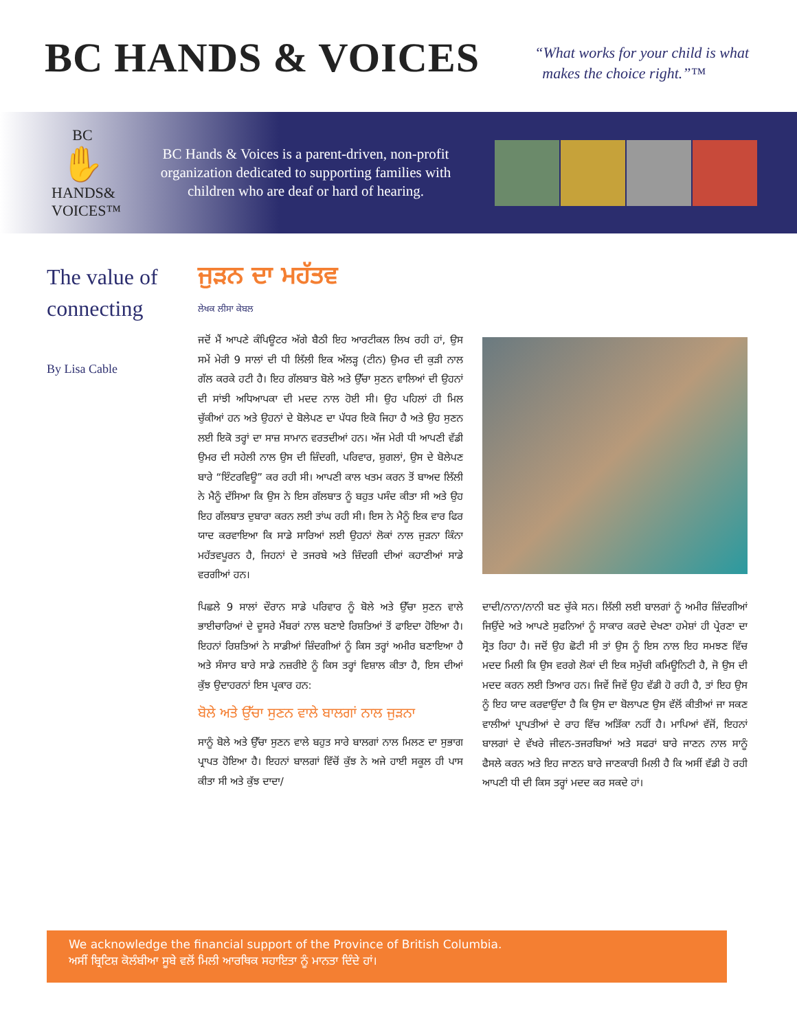BC HANDS & VOICES
“What works for your child is what
makes the choice right.”™
BC
✋
HANDS&
VOICES™
BC Hands & Voices is a parent-driven, non-profit organization dedicated to supporting families with children who are deaf or hard of hearing.
The value of connecting
By Lisa Cable
ਜੁੜਨ ਦਾ ਮਹੱਤਵ
ਲੇਖਕ ਲੀਸਾ ਕੇਬਲ
ਜਦੋਂ ਮੈਂ ਆਪਣੇ ਕੰਪਿਊਟਰ ਅੱਗੇ ਬੈਠੀ ਇਹ ਆਰਟੀਕਲ ਲਿਖ ਰਹੀ ਹਾਂ, ਉਸ ਸਮੇਂ ਮੇਰੀ 9 ਸਾਲਾਂ ਦੀ ਧੀ ਲਿੱਲੀ ਇਕ ਅੱਲੜ੍ਹ (ਟੀਨ) ਉਮਰ ਦੀ ਕੁੜੀ ਨਾਲ ਗੱਲ ਕਰਕੇ ਹਟੀ ਹੈ। ਇਹ ਗੱਲਬਾਤ ਬੋਲੇ ਅਤੇ ਉੱਚਾ ਸੁਣਨ ਵਾਲਿਆਂ ਦੀ ਉਹਨਾਂ ਦੀ ਸਾਂਝੀ ਅਧਿਆਪਕਾ ਦੀ ਮਦਦ ਨਾਲ ਹੋਈ ਸੀ। ਉਹ ਪਹਿਲਾਂ ਹੀ ਮਿਲ ਚੁੱਕੀਆਂ ਹਨ ਅਤੇ ਉਹਨਾਂ ਦੇ ਬੋਲੇਪਣ ਦਾ ਪੱਧਰ ਇਕੋ ਜਿਹਾ ਹੈ ਅਤੇ ਉਹ ਸੁਣਨ ਲਈ ਇਕੋ ਤਰ੍ਹਾਂ ਦਾ ਸਾਜ਼ ਸਾਮਾਨ ਵਰਤਦੀਆਂ ਹਨ। ਅੱਜ ਮੇਰੀ ਧੀ ਆਪਣੀ ਵੱਡੀ ਉਮਰ ਦੀ ਸਹੇਲੀ ਨਾਲ ਉਸ ਦੀ ਜ਼ਿੰਦਗੀ, ਪਰਿਵਾਰ, ਸ਼ੁਗਲਾਂ, ਉਸ ਦੇ ਬੋਲੇਪਣ ਬਾਰੇ “ਇੰਟਰਵਿਊ” ਕਰ ਰਹੀ ਸੀ। ਆਪਣੀ ਕਾਲ ਖਤਮ ਕਰਨ ਤੋਂ ਬਾਅਦ ਲਿੱਲੀ ਨੇ ਮੈਨੂੰ ਦੱਸਿਆ ਕਿ ਉਸ ਨੇ ਇਸ ਗੱਲਬਾਤ ਨੂੰ ਬਹੁਤ ਪਸੰਦ ਕੀਤਾ ਸੀ ਅਤੇ ਉਹ ਇਹ ਗੱਲਬਾਤ ਦੁਬਾਰਾ ਕਰਨ ਲਈ ਤਾਂਘ ਰਹੀ ਸੀ। ਇਸ ਨੇ ਮੈਨੂੰ ਇਕ ਵਾਰ ਫਿਰ ਯਾਦ ਕਰਵਾਇਆ ਕਿ ਸਾਡੇ ਸਾਰਿਆਂ ਲਈ ਉਹਨਾਂ ਲੋਕਾਂ ਨਾਲ ਜੁੜਨਾ ਕਿੰਨਾ ਮਹੱਤਵਪੂਰਨ ਹੈ, ਜਿਹਨਾਂ ਦੇ ਤਜਰਬੇ ਅਤੇ ਜ਼ਿੰਦਗੀ ਦੀਆਂ ਕਹਾਣੀਆਂ ਸਾਡੇ ਵਰਗੀਆਂ ਹਨ।
ਪਿਛਲੇ 9 ਸਾਲਾਂ ਦੌਰਾਨ ਸਾਡੇ ਪਰਿਵਾਰ ਨੂੰ ਬੋਲੇ ਅਤੇ ਉੱਚਾ ਸੁਣਨ ਵਾਲੇ ਭਾਈਚਾਰਿਆਂ ਦੇ ਦੂਸਰੇ ਮੈਂਬਰਾਂ ਨਾਲ ਬਣਾਏ ਰਿਸ਼ਤਿਆਂ ਤੋਂ ਫਾਇਦਾ ਹੋਇਆ ਹੈ। ਇਹਨਾਂ ਰਿਸ਼ਤਿਆਂ ਨੇ ਸਾਡੀਆਂ ਜ਼ਿੰਦਗੀਆਂ ਨੂੰ ਕਿਸ ਤਰ੍ਹਾਂ ਅਮੀਰ ਬਣਾਇਆ ਹੈ ਅਤੇ ਸੰਸਾਰ ਬਾਰੇ ਸਾਡੇ ਨਜ਼ਰੀਏ ਨੂੰ ਕਿਸ ਤਰ੍ਹਾਂ ਵਿਸ਼ਾਲ ਕੀਤਾ ਹੈ, ਇਸ ਦੀਆਂ ਕੁੱਝ ਉਦਾਹਰਨਾਂ ਇਸ ਪ੍ਰਕਾਰ ਹਨ:
ਬੋਲੇ ਅਤੇ ਉੱਚਾ ਸੁਣਨ ਵਾਲੇ ਬਾਲਗਾਂ ਨਾਲ ਜੁੜਨਾ
ਸਾਨੂੰ ਬੋਲੇ ਅਤੇ ਉੱਚਾ ਸੁਣਨ ਵਾਲੇ ਬਹੁਤ ਸਾਰੇ ਬਾਲਗਾਂ ਨਾਲ ਮਿਲਣ ਦਾ ਸੁਭਾਗ ਪ੍ਰਾਪਤ ਹੋਇਆ ਹੈ। ਇਹਨਾਂ ਬਾਲਗਾਂ ਵਿੱਚੋਂ ਕੁੱਝ ਨੇ ਅਜੇ ਹਾਈ ਸਕੂਲ ਹੀ ਪਾਸ ਕੀਤਾ ਸੀ ਅਤੇ ਕੁੱਝ ਦਾਦਾ/
ਦਾਦੀ/ਨਾਨਾ/ਨਾਨੀ ਬਣ ਚੁੱਕੇ ਸਨ। ਲਿੱਲੀ ਲਈ ਬਾਲਗਾਂ ਨੂੰ ਅਮੀਰ ਜ਼ਿੰਦਗੀਆਂ ਜਿਉਂਦੇ ਅਤੇ ਆਪਣੇ ਸੁਫਨਿਆਂ ਨੂੰ ਸਾਕਾਰ ਕਰਦੇ ਦੇਖਣਾ ਹਮੇਸ਼ਾਂ ਹੀ ਪ੍ਰੇਰਣਾ ਦਾ ਸ੍ਰੋਤ ਰਿਹਾ ਹੈ। ਜਦੋਂ ਉਹ ਛੋਟੀ ਸੀ ਤਾਂ ਉਸ ਨੂੰ ਇਸ ਨਾਲ ਇਹ ਸਮਝਣ ਵਿੱਚ ਮਦਦ ਮਿਲੀ ਕਿ ਉਸ ਵਰਗੇ ਲੋਕਾਂ ਦੀ ਇਕ ਸਮੁੱਚੀ ਕਮਿਊਨਿਟੀ ਹੈ, ਜੋ ਉਸ ਦੀ ਮਦਦ ਕਰਨ ਲਈ ਤਿਆਰ ਹਨ। ਜਿਵੇਂ ਜਿਵੇਂ ਉਹ ਵੱਡੀ ਹੋ ਰਹੀ ਹੈ, ਤਾਂ ਇਹ ਉਸ ਨੂੰ ਇਹ ਯਾਦ ਕਰਵਾਉਂਦਾ ਹੈ ਕਿ ਉਸ ਦਾ ਬੋਲਾਪਣ ਉਸ ਵੱਲੋਂ ਕੀਤੀਆਂ ਜਾ ਸਕਣ ਵਾਲੀਆਂ ਪ੍ਰਾਪਤੀਆਂ ਦੇ ਰਾਹ ਵਿੱਚ ਅੜਿੱਕਾ ਨਹੀਂ ਹੈ। ਮਾਪਿਆਂ ਵੱਜੋਂ, ਇਹਨਾਂ ਬਾਲਗਾਂ ਦੇ ਵੱਖਰੇ ਜੀਵਨ-ਤਜਰਬਿਆਂ ਅਤੇ ਸਫਰਾਂ ਬਾਰੇ ਜਾਣਨ ਨਾਲ ਸਾਨੂੰ ਫੈਸਲੇ ਕਰਨ ਅਤੇ ਇਹ ਜਾਣਨ ਬਾਰੇ ਜਾਣਕਾਰੀ ਮਿਲੀ ਹੈ ਕਿ ਅਸੀਂ ਵੱਡੀ ਹੋ ਰਹੀ ਆਪਣੀ ਧੀ ਦੀ ਕਿਸ ਤਰ੍ਹਾਂ ਮਦਦ ਕਰ ਸਕਦੇ ਹਾਂ।
We acknowledge the financial support of the Province of British Columbia.
ਅਸੀਂ ਬ੍ਰਿਟਿਸ਼ ਕੋਲੰਬੀਆ ਸੂਬੇ ਵਲੋਂ ਮਿਲੀ ਆਰਥਿਕ ਸਹਾਇਤਾ ਨੂੰ ਮਾਨਤਾ ਦਿੰਦੇ ਹਾਂ।